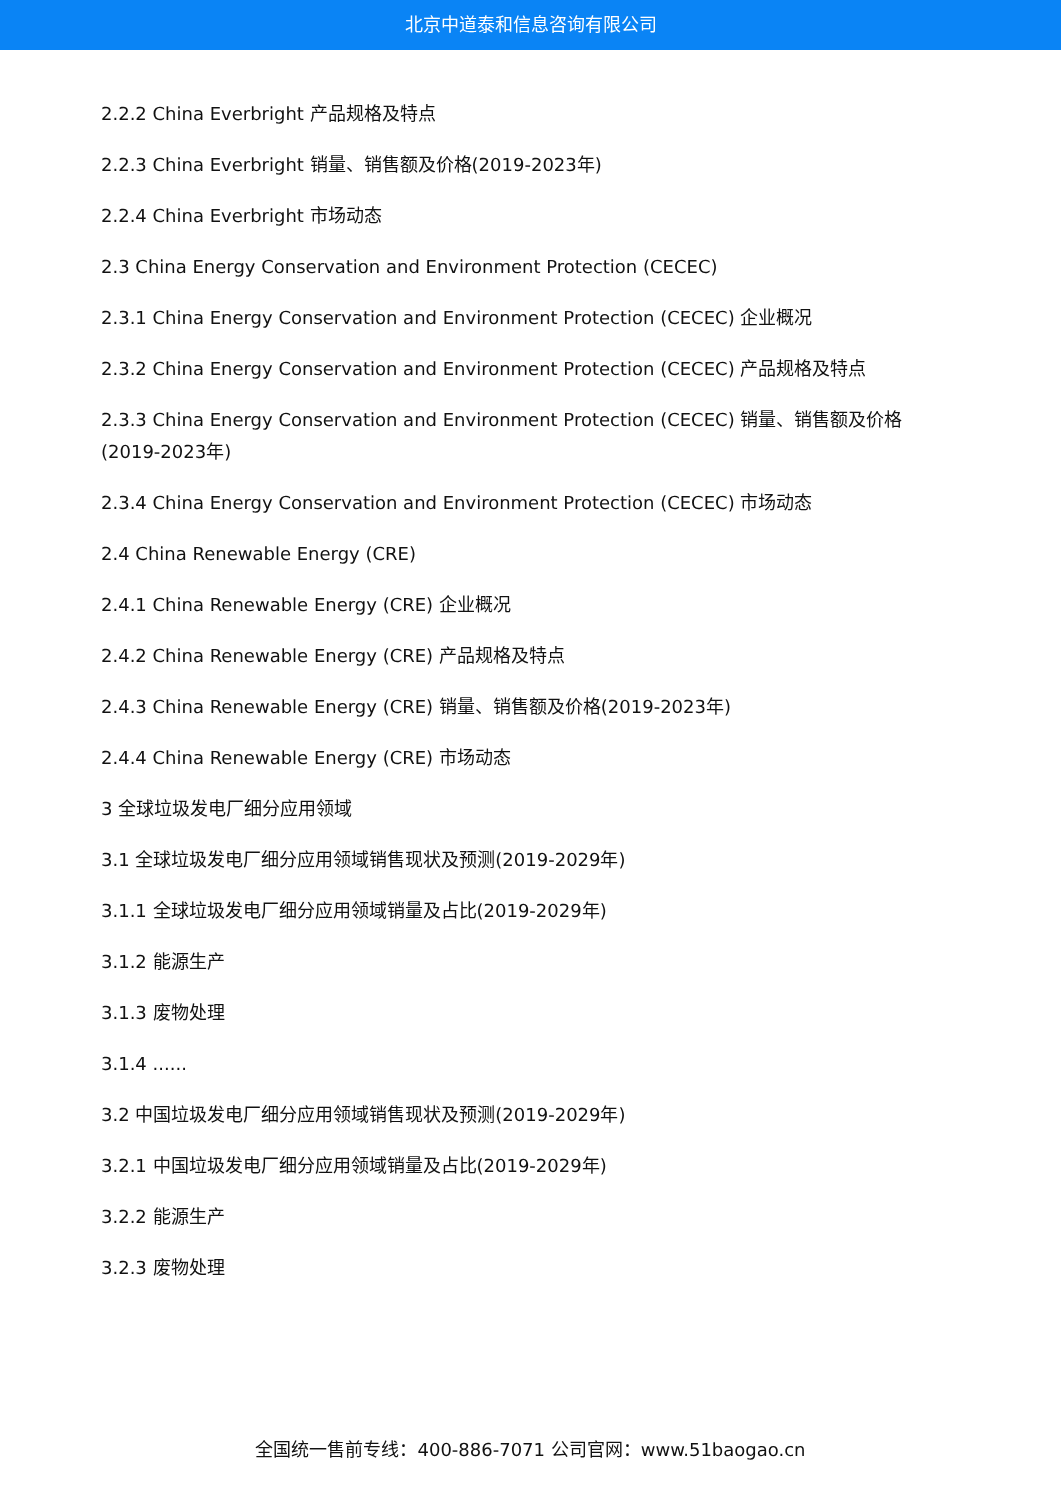北京中道泰和信息咨询有限公司
2.2.2 China Everbright 产品规格及特点
2.2.3 China Everbright 销量、销售额及价格(2019-2023年)
2.2.4 China Everbright 市场动态
2.3 China Energy Conservation and Environment Protection (CECEC)
2.3.1 China Energy Conservation and Environment Protection (CECEC) 企业概况
2.3.2 China Energy Conservation and Environment Protection (CECEC) 产品规格及特点
2.3.3 China Energy Conservation and Environment Protection (CECEC) 销量、销售额及价格(2019-2023年)
2.3.4 China Energy Conservation and Environment Protection (CECEC) 市场动态
2.4 China Renewable Energy (CRE)
2.4.1 China Renewable Energy (CRE) 企业概况
2.4.2 China Renewable Energy (CRE) 产品规格及特点
2.4.3 China Renewable Energy (CRE) 销量、销售额及价格(2019-2023年)
2.4.4 China Renewable Energy (CRE) 市场动态
3 全球垃圾发电厂细分应用领域
3.1 全球垃圾发电厂细分应用领域销售现状及预测(2019-2029年)
3.1.1 全球垃圾发电厂细分应用领域销量及占比(2019-2029年)
3.1.2 能源生产
3.1.3 废物处理
3.1.4 ......
3.2 中国垃圾发电厂细分应用领域销售现状及预测(2019-2029年)
3.2.1 中国垃圾发电厂细分应用领域销量及占比(2019-2029年)
3.2.2 能源生产
3.2.3 废物处理
全国统一售前专线：400-886-7071 公司官网：www.51baogao.cn